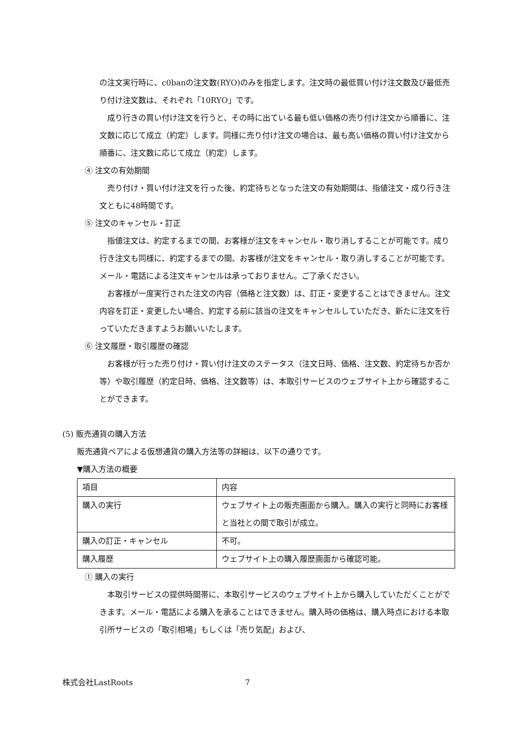の注文実行時に、c0banの注文数(RYO)のみを指定します。注文時の最低買い付け注文数及び最低売り付け注文数は、それぞれ「10RYO」です。
成り行きの買い付け注文を行うと、その時に出ている最も低い価格の売り付け注文から順番に、注文数に応じて成立（約定）します。同様に売り付け注文の場合は、最も高い価格の買い付け注文から順番に、注文数に応じて成立（約定）します。
④ 注文の有効期間
売り付け・買い付け注文を行った後、約定待ちとなった注文の有効期間は、指値注文・成り行き注文ともに48時間です。
⑤ 注文のキャンセル・訂正
指値注文は、約定するまでの間、お客様が注文をキャンセル・取り消しすることが可能です。成り行き注文も同様に、約定するまでの間、お客様が注文をキャンセル・取り消しすることが可能です。メール・電話による注文キャンセルは承っておりません。ご了承ください。
お客様が一度実行された注文の内容（価格と注文数）は、訂正・変更することはできません。注文内容を訂正・変更したい場合、約定する前に該当の注文をキャンセルしていただき、新たに注文を行っていただきますようお願いいたします。
⑥ 注文履歴・取引履歴の確認
お客様が行った売り付け・買い付け注文のステータス（注文日時、価格、注文数、約定待ちか否か等）や取引履歴（約定日時、価格、注文数等）は、本取引サービスのウェブサイト上から確認することができます。
(5) 販売通貨の購入方法
販売通貨ペアによる仮想通貨の購入方法等の詳細は、以下の通りです。
▼購入方法の概要
| 項目 | 内容 |
| 購入の実行 | ウェブサイト上の販売画面から購入。購入の実行と同時にお客様と当社との間で取引が成立。 |
| 購入の訂正・キャンセル | 不可。 |
| 購入履歴 | ウェブサイト上の購入履歴画面から確認可能。 |
① 購入の実行
本取引サービスの提供時間帯に、本取引サービスのウェブサイト上から購入していただくことができます。メール・電話による購入を承ることはできません。購入時の価格は、購入時点における本取引所サービスの「取引相場」もしくは「売り気配」および、
株式会社LastRoots 7